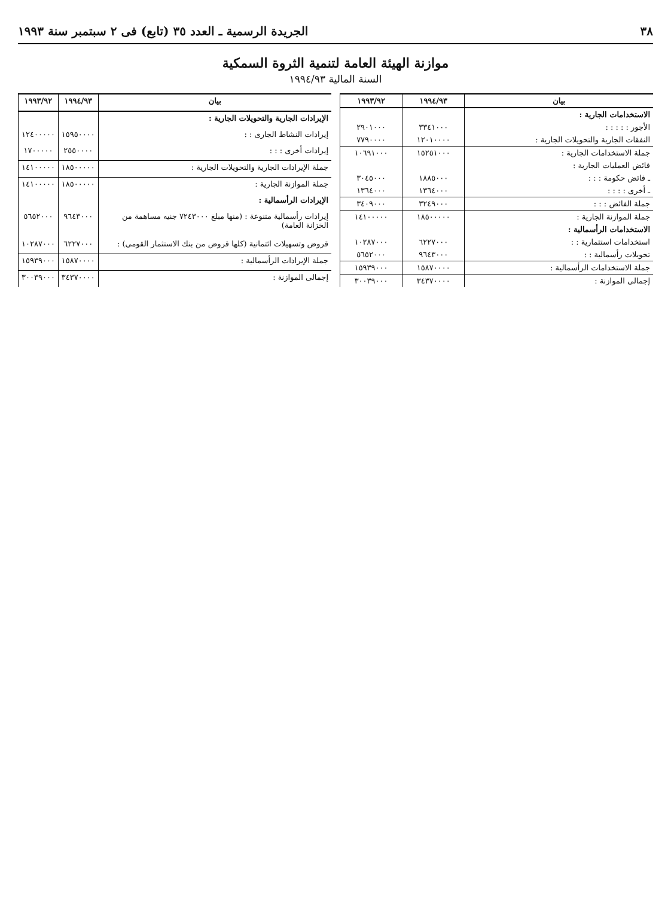٣٨ الجريدة الرسمية ـ العدد ٣٥ (تابع) فى ٢ سبتمبر سنة ١٩٩٣
موازنة الهيئة العامة لتنمية الثروة السمكية
السنة المالية ١٩٩٤/٩٣
| بيان | ١٩٩٤/٩٣ | ١٩٩٣/٩٢ |
| --- | --- | --- |
| الاستخدامات الجارية : | | |
| الأجور : : : : : | ٣٣٤١٠٠٠ | ٢٩٠١٠٠٠ |
| النفقات الجارية والتحويلات الجارية : | ١٢٠١٠٠٠٠ | ٧٧٩٠٠٠٠ |
| جملة الاستخدامات الجارية : | ١٥٢٥١٠٠٠ | ١٠٦٩١٠٠٠ |
| فائض العمليات الجارية : | | |
| ـ فائض حكومة : : : | ١٨٨٥٠٠٠ | ٣٠٤٥٠٠٠ |
| ـ أخرى : : : : | ١٣٦٤٠٠٠ | ١٣٦٤٠٠٠ |
| جملة الفائض : : : | ٣٢٤٩٠٠٠ | ٣٤٠٩٠٠٠ |
| جملة الموازنة الجارية : | ١٨٥٠٠٠٠٠ | ١٤١٠٠٠٠٠ |
| الاستخدامات الرأسمالية : | | |
| استخدامات استثمارية : : | ٦٢٢٧٠٠٠ | ١٠٢٨٧٠٠٠ |
| تحويلات رأسمالية : : | ٩٦٤٣٠٠٠ | ٥٦٥٢٠٠٠ |
| جملة الاستخدامات الرأسمالية : | ١٥٨٧٠٠٠٠ | ١٥٩٣٩٠٠٠ |
| إجمالى الموازنة : | ٣٤٣٧٠٠٠٠ | ٣٠٠٣٩٠٠٠ |
| بيان | ١٩٩٤/٩٣ | ١٩٩٣/٩٢ |
| --- | --- | --- |
| الإيرادات الجارية والتحويلات الجارية : | | |
| إيرادات النشاط الجارى : : | ١٥٩٥٠٠٠٠ | ١٢٤٠٠٠٠٠ |
| إيرادات أخرى : : : | ٢٥٥٠٠٠٠ | ١٧٠٠٠٠٠ |
| جملة الإيرادات الجارية والتحويلات الجارية : | ١٨٥٠٠٠٠٠ | ١٤١٠٠٠٠٠ |
| جملة الموازنة الجارية : | ١٨٥٠٠٠٠٠ | ١٤١٠٠٠٠٠ |
| الإيرادات الرأسمالية : | | |
| إيرادات رأسمالية متنوعة : (منها مبلغ ٧٢٤٣٠٠٠ جنيه مساهمة من الخزانة العامة) | ٩٦٤٣٠٠٠ | ٥٦٥٢٠٠٠ |
| قروض وتسهيلات ائتمانية (كلها قروض من بنك الاستثمار القومى) : | ٦٢٢٧٠٠٠ | ١٠٢٨٧٠٠٠ |
| جملة الإيرادات الرأسمالية : | ١٥٨٧٠٠٠٠ | ١٥٩٣٩٠٠٠ |
| إجمالى الموازنة : | ٣٤٣٧٠٠٠٠ | ٣٠٠٣٩٠٠٠ |